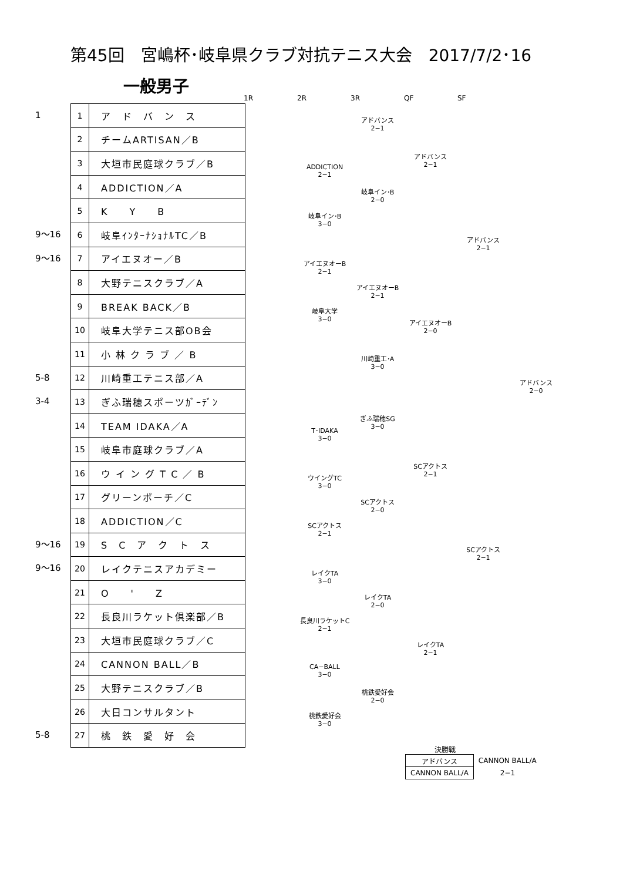第45回　宮嶋杯･岐阜県クラブ対抗テニス大会　2017/7/2･16
一般男子
1R 2R 3R QF SF
1
9〜16
9〜16
5-8
3-4
9〜16
9〜16
5-8
| 1 | ア ド バ ン ス |
| 2 | チームARTISAN／B |
| 3 | 大垣市民庭球クラブ／B |
| 4 | ADDICTION／A |
| 5 | K Y B |
| 6 | 岐阜ｲﾝﾀｰﾅｼｮﾅﾙTC／B |
| 7 | アイエヌオー／B |
| 8 | 大野テニスクラブ／A |
| 9 | BREAK BACK／B |
| 10 | 岐阜大学テニス部OB会 |
| 11 | 小 林 ク ラ ブ ／ B |
| 12 | 川崎重工テニス部／A |
| 13 | ぎふ瑞穂スポーツｶﾞｰﾃﾞﾝ |
| 14 | TEAM IDAKA／A |
| 15 | 岐阜市庭球クラブ／A |
| 16 | ウ イ ン グ T C ／ B |
| 17 | グリーンポーチ／C |
| 18 | ADDICTION／C |
| 19 | S C ア ク ト ス |
| 20 | レイクテニスアカデミー |
| 21 | O ' Z |
| 22 | 長良川ラケット倶楽部／B |
| 23 | 大垣市民庭球クラブ／C |
| 24 | CANNON BALL／B |
| 25 | 大野テニスクラブ／B |
| 26 | 大日コンサルタント |
| 27 | 桃 鉄 愛 好 会 |
アドバンス
2−1
アドバンス
2−1
ADDICTION
2−1
岐阜イン･B
2−0
岐阜イン･B
3−0
アドバンス
2−1
アイエヌオーB
2−1
アイエヌオーB
2−1
岐阜大学
3−0
アイエヌオーB
2−0
川崎重工･A
3−0
アドバンス
2−0
ぎふ瑞穂SG
3−0
T･IDAKA
3−0
SCアクトス
2−1
ウイングTC
3−0
SCアクトス
2−0
SCアクトス
2−1
SCアクトス
2−1
レイクTA
3−0
レイクTA
2−0
長良川ラケットC
2−1
レイクTA
2−1
CA−BALL
3−0
桃鉄愛好会
2−0
桃鉄愛好会
3−0
決勝戦
| アドバンス | CANNON BALL/A |
| CANNON BALL/A | 2−1 |